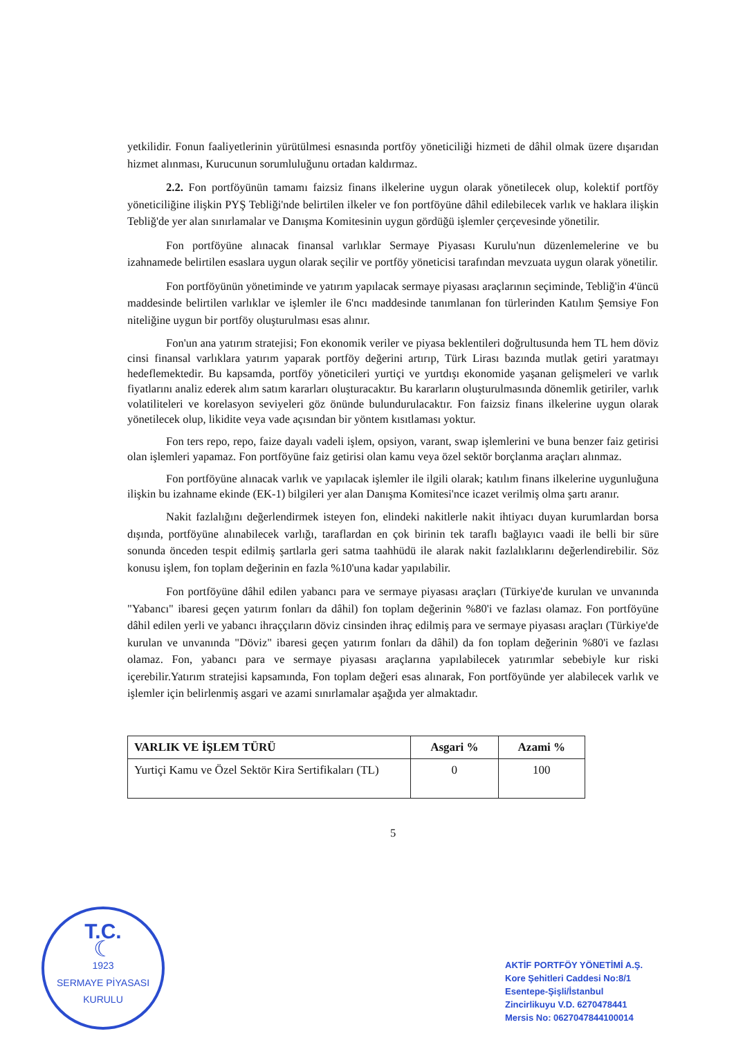yetkilidir. Fonun faaliyetlerinin yürütülmesi esnasında portföy yöneticiliği hizmeti de dâhil olmak üzere dışarıdan hizmet alınması, Kurucunun sorumluluğunu ortadan kaldırmaz.
2.2. Fon portföyünün tamamı faizsiz finans ilkelerine uygun olarak yönetilecek olup, kolektif portföy yöneticiliğine ilişkin PYŞ Tebliği'nde belirtilen ilkeler ve fon portföyüne dâhil edilebilecek varlık ve haklara ilişkin Tebliğ'de yer alan sınırlamalar ve Danışma Komitesinin uygun gördüğü işlemler çerçevesinde yönetilir.
Fon portföyüne alınacak finansal varlıklar Sermaye Piyasası Kurulu'nun düzenlemelerine ve bu izahnamede belirtilen esaslara uygun olarak seçilir ve portföy yöneticisi tarafından mevzuata uygun olarak yönetilir.
Fon portföyünün yönetiminde ve yatırım yapılacak sermaye piyasası araçlarının seçiminde, Tebliğ'in 4'üncü maddesinde belirtilen varlıklar ve işlemler ile 6'ncı maddesinde tanımlanan fon türlerinden Katılım Şemsiye Fon niteliğine uygun bir portföy oluşturulması esas alınır.
Fon'un ana yatırım stratejisi; Fon ekonomik veriler ve piyasa beklentileri doğrultusunda hem TL hem döviz cinsi finansal varlıklara yatırım yaparak portföy değerini artırıp, Türk Lirası bazında mutlak getiri yaratmayı hedeflemektedir. Bu kapsamda, portföy yöneticileri yurtiçi ve yurtdışı ekonomide yaşanan gelişmeleri ve varlık fiyatlarını analiz ederek alım satım kararları oluşturacaktır. Bu kararların oluşturulmasında dönemlik getiriler, varlık volatiliteleri ve korelasyon seviyeleri göz önünde bulundurulacaktır. Fon faizsiz finans ilkelerine uygun olarak yönetilecek olup, likidite veya vade açısından bir yöntem kısıtlaması yoktur.
Fon ters repo, repo, faize dayalı vadeli işlem, opsiyon, varant, swap işlemlerini ve buna benzer faiz getirisi olan işlemleri yapamaz. Fon portföyüne faiz getirisi olan kamu veya özel sektör borçlanma araçları alınmaz.
Fon portföyüne alınacak varlık ve yapılacak işlemler ile ilgili olarak; katılım finans ilkelerine uygunluğuna ilişkin bu izahname ekinde (EK-1) bilgileri yer alan Danışma Komitesi'nce icazet verilmiş olma şartı aranır.
Nakit fazlalığını değerlendirmek isteyen fon, elindeki nakitlerle nakit ihtiyacı duyan kurumlardan borsa dışında, portföyüne alınabilecek varlığı, taraflardan en çok birinin tek taraflı bağlayıcı vaadi ile belli bir süre sonunda önceden tespit edilmiş şartlarla geri satma taahhüdü ile alarak nakit fazlalıklarını değerlendirebilir. Söz konusu işlem, fon toplam değerinin en fazla %10'una kadar yapılabilir.
Fon portföyüne dâhil edilen yabancı para ve sermaye piyasası araçları (Türkiye'de kurulan ve unvanında "Yabancı" ibaresi geçen yatırım fonları da dâhil) fon toplam değerinin %80'i ve fazlası olamaz. Fon portföyüne dâhil edilen yerli ve yabancı ihraççıların döviz cinsinden ihraç edilmiş para ve sermaye piyasası araçları (Türkiye'de kurulan ve unvanında "Döviz" ibaresi geçen yatırım fonları da dâhil) da fon toplam değerinin %80'i ve fazlası olamaz. Fon, yabancı para ve sermaye piyasası araçlarına yapılabilecek yatırımlar sebebiyle kur riski içerebilir.Yatırım stratejisi kapsamında, Fon toplam değeri esas alınarak, Fon portföyünde yer alabilecek varlık ve işlemler için belirlenmiş asgari ve azami sınırlamalar aşağıda yer almaktadır.
| VARLIK VE İŞLEM TÜRÜ | Asgari % | Azami % |
| --- | --- | --- |
| Yurtiçi Kamu ve Özel Sektör Kira Sertifikaları (TL) | 0 | 100 |
5
T.C.
☾
1923
SERMAYE PİYASASI KURULU
AKTİF PORTFÖY YÖNETİMİ A.Ş.
Kore Şehitleri Caddesi No:8/1
Esentepe-Şişli/İstanbul
Zincirlikuyu V.D. 6270478441
Mersis No: 0627047844100014